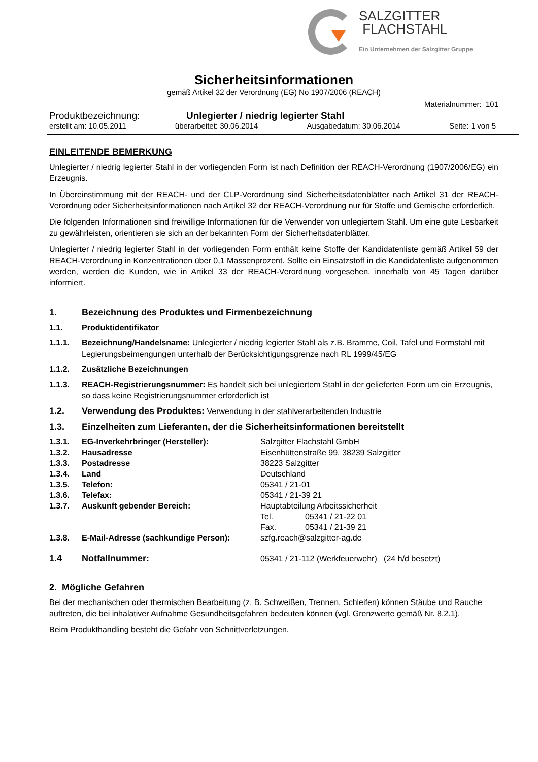SALZGITTER
FLACHSTAHL
Ein Unternehmen der Salzgitter Gruppe
Sicherheitsinformationen
gemäß Artikel 32 der Verordnung (EG) No 1907/2006 (REACH)
Materialnummer: 101
Produktbezeichnung: Unlegierter / niedrig legierter Stahl
erstellt am: 10.05.2011 überarbeitet: 30.06.2014 Ausgabedatum: 30.06.2014 Seite: 1 von 5
EINLEITENDE BEMERKUNG
Unlegierter / niedrig legierter Stahl in der vorliegenden Form ist nach Definition der REACH-Verordnung (1907/2006/EG) ein Erzeugnis.
In Übereinstimmung mit der REACH- und der CLP-Verordnung sind Sicherheitsdatenblätter nach Artikel 31 der REACH-Verordnung oder Sicherheitsinformationen nach Artikel 32 der REACH-Verordnung nur für Stoffe und Gemische erforderlich.
Die folgenden Informationen sind freiwillige Informationen für die Verwender von unlegiertem Stahl. Um eine gute Lesbarkeit zu gewährleisten, orientieren sie sich an der bekannten Form der Sicherheitsdatenblätter.
Unlegierter / niedrig legierter Stahl in der vorliegenden Form enthält keine Stoffe der Kandidatenliste gemäß Artikel 59 der REACH-Verordnung in Konzentrationen über 0,1 Massenprozent. Sollte ein Einsatzstoff in die Kandidatenliste aufgenommen werden, werden die Kunden, wie in Artikel 33 der REACH-Verordnung vorgesehen, innerhalb von 45 Tagen darüber informiert.
1. Bezeichnung des Produktes und Firmenbezeichnung
1.1. Produktidentifikator
1.1.1. Bezeichnung/Handelsname: Unlegierter / niedrig legierter Stahl als z.B. Bramme, Coil, Tafel und Formstahl mit Legierungsbeimengungen unterhalb der Berücksichtigungsgrenze nach RL 1999/45/EG
1.1.2. Zusätzliche Bezeichnungen
1.1.3. REACH-Registrierungsnummer: Es handelt sich bei unlegiertem Stahl in der gelieferten Form um ein Erzeugnis, so dass keine Registrierungsnummer erforderlich ist
1.2. Verwendung des Produktes: Verwendung in der stahlverarbeitenden Industrie
1.3. Einzelheiten zum Lieferanten, der die Sicherheitsinformationen bereitstellt
| 1.3.1. | EG-Inverkehrbringer (Hersteller): | Salzgitter Flachstahl GmbH | |
| 1.3.2. | Hausadresse | Eisenhüttenstraße 99, 38239 Salzgitter | |
| 1.3.3. | Postadresse | 38223 Salzgitter | |
| 1.3.4. | Land | Deutschland | |
| 1.3.5. | Telefon: | 05341 / 21-01 | |
| 1.3.6. | Telefax: | 05341 / 21-39 21 | |
| 1.3.7. | Auskunft gebender Bereich: | Hauptabteilung Arbeitssicherheit | |
| | | Tel. | 05341 / 21-22 01 |
| | | Fax. | 05341 / 21-39 21 |
| 1.3.8. | E-Mail-Adresse (sachkundige Person): | szfg.reach@salzgitter-ag.de | |
| 1.4 | Notfallnummer: | 05341 / 21-112 (Werkfeuerwehr) (24 h/d besetzt) | |
2. Mögliche Gefahren
Bei der mechanischen oder thermischen Bearbeitung (z. B. Schweißen, Trennen, Schleifen) können Stäube und Rauche auftreten, die bei inhalativer Aufnahme Gesundheitsgefahren bedeuten können (vgl. Grenzwerte gemäß Nr. 8.2.1).
Beim Produkthandling besteht die Gefahr von Schnittverletzungen.